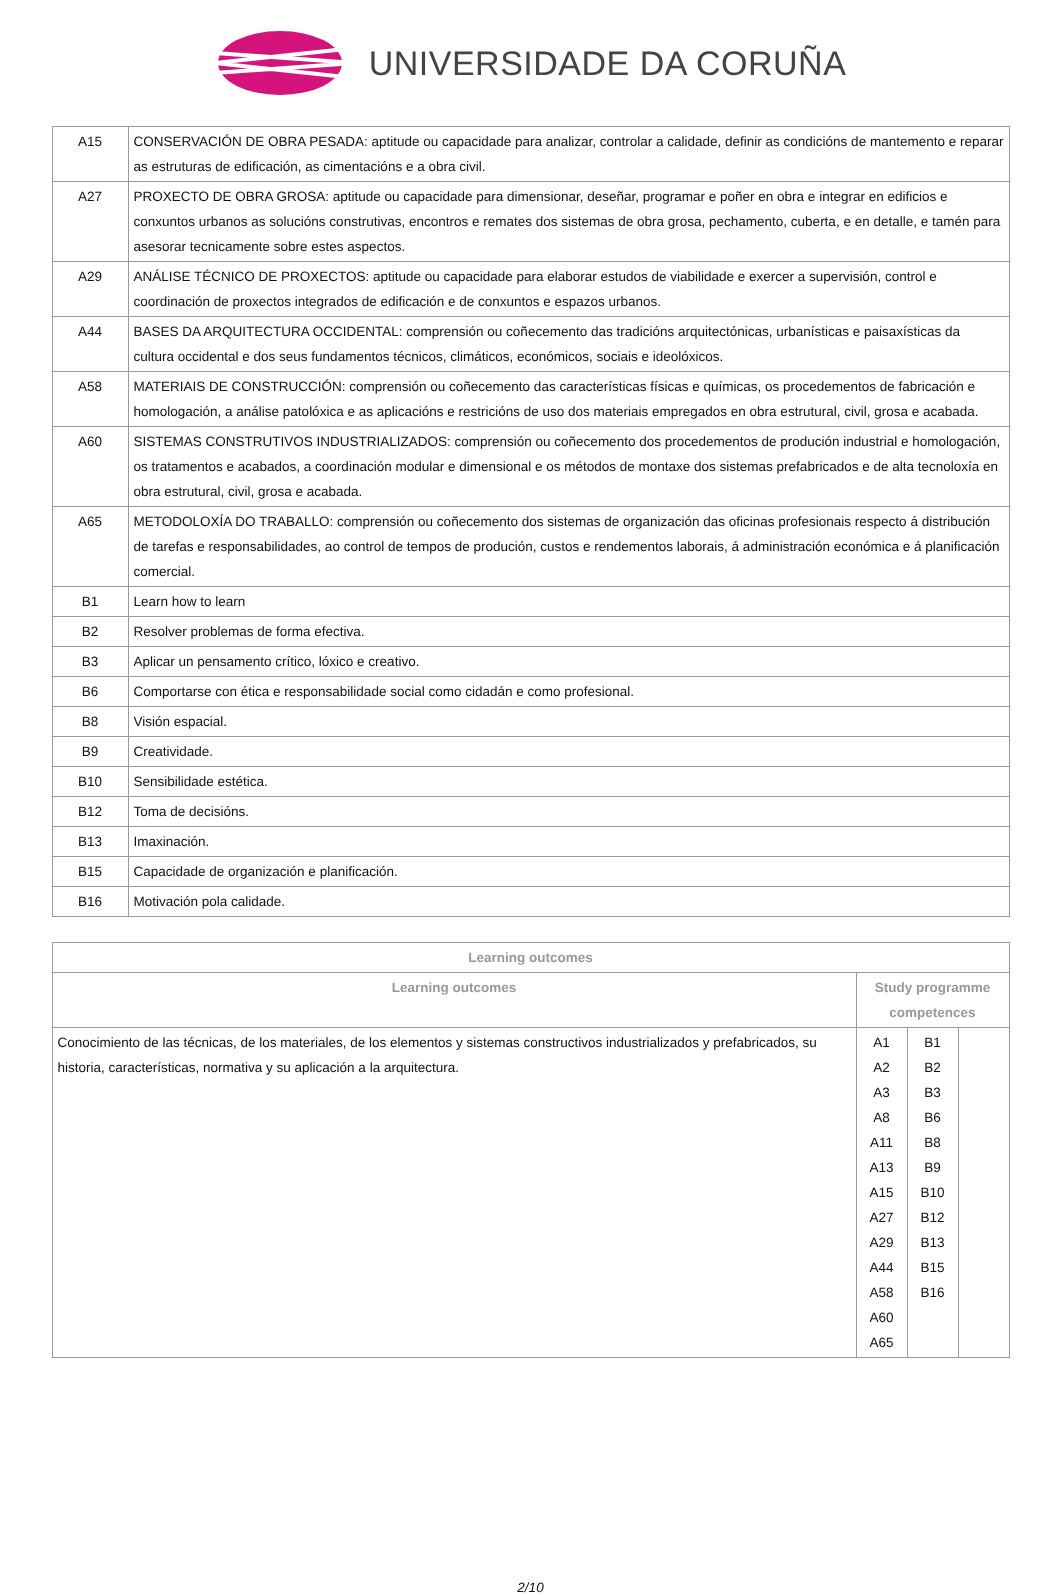UNIVERSIDADE DA CORUÑA
| A15 | CONSERVACIÓN DE OBRA PESADA: aptitude ou capacidade para analizar, controlar a calidade, definir as condicións de mantemento e reparar as estruturas de edificación, as cimentacións e a obra civil. |
| A27 | PROXECTO DE OBRA GROSA: aptitude ou capacidade para dimensionar, deseñar, programar e poñer en obra e integrar en edificios e conxuntos urbanos as solucións construtivas, encontros e remates dos sistemas de obra grosa, pechamento, cuberta, e en detalle, e tamén para asesorar tecnicamente sobre estes aspectos. |
| A29 | ANÁLISE TÉCNICO DE PROXECTOS: aptitude ou capacidade para elaborar estudos de viabilidade e exercer a supervisión, control e coordinación de proxectos integrados de edificación e de conxuntos e espazos urbanos. |
| A44 | BASES DA ARQUITECTURA OCCIDENTAL: comprensión ou coñecemento das tradicións arquitectónicas, urbanísticas e paisaxísticas da cultura occidental e dos seus fundamentos técnicos, climáticos, económicos, sociais e ideolóxicos. |
| A58 | MATERIAIS DE CONSTRUCCIÓN: comprensión ou coñecemento das características físicas e químicas, os procedementos de fabricación e homologación, a análise patolóxica e as aplicacións e restricións de uso dos materiais empregados en obra estrutural, civil, grosa e acabada. |
| A60 | SISTEMAS CONSTRUTIVOS INDUSTRIALIZADOS: comprensión ou coñecemento dos procedementos de produción industrial e homologación, os tratamentos e acabados, a coordinación modular e dimensional e os métodos de montaxe dos sistemas prefabricados e de alta tecnoloxía en obra estrutural, civil, grosa e acabada. |
| A65 | METODOLOXÍA DO TRABALLO: comprensión ou coñecemento dos sistemas de organización das oficinas profesionais respecto á distribución de tarefas e responsabilidades, ao control de tempos de produción, custos e rendementos laborais, á administración económica e á planificación comercial. |
| B1 | Learn how to learn |
| B2 | Resolver problemas de forma efectiva. |
| B3 | Aplicar un pensamento crítico, lóxico e creativo. |
| B6 | Comportarse con ética e responsabilidade social como cidadán e como profesional. |
| B8 | Visión espacial. |
| B9 | Creatividade. |
| B10 | Sensibilidade estética. |
| B12 | Toma de decisións. |
| B13 | Imaxinación. |
| B15 | Capacidade de organización e planificación. |
| B16 | Motivación pola calidade. |
| Learning outcomes | | | |
| --- | --- | --- | --- |
| Learning outcomes | Study programme competences | | |
| Conocimiento de las técnicas, de los materiales, de los elementos y sistemas constructivos industrializados y prefabricados, su historia, características, normativa y su aplicación a la arquitectura. | A1 A2 A3 A8 A11 A13 A15 A27 A29 A44 A58 A60 A65 | B1 B2 B3 B6 B8 B9 B10 B12 B13 B15 B16 | |
2/10